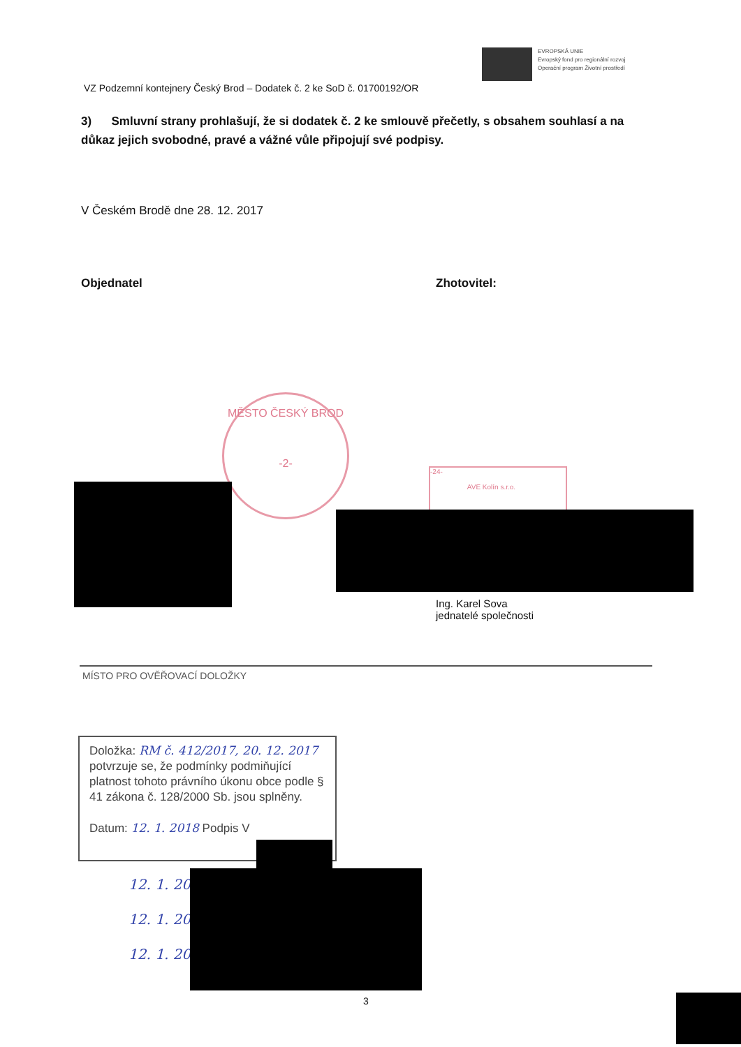EVROPSKÁ UNIE
Evropský fond pro regionální rozvoj
Operační program Životní prostředí
VZ Podzemní kontejnery Český Brod – Dodatek č. 2 ke SoD č. 01700192/OR
3) Smluvní strany prohlašují, že si dodatek č. 2 ke smlouvě přečetly, s obsahem souhlasí a na důkaz jejich svobodné, pravé a vážné vůle připojují své podpisy.
V Českém Brodě dne 28. 12. 2017
Objednatel Zhotovitel:
MĚSTO ČESKÝ BROD
-2-
-24-
AVE Kolín s.r.o.
Ing. Karel Sova
jednatelé společnosti
MÍSTO PRO OVĚŘOVACÍ DOLOŽKY
Doložka: RM č. 412/2017, 20. 12. 2017
potvrzuje se, že podmínky podmiňující platnost tohoto právního úkonu obce podle § 41 zákona č. 128/2000 Sb. jsou splněny.
Datum: 12. 1. 2018 Podpis V
12. 1. 20
12. 1. 20
12. 1. 20
3